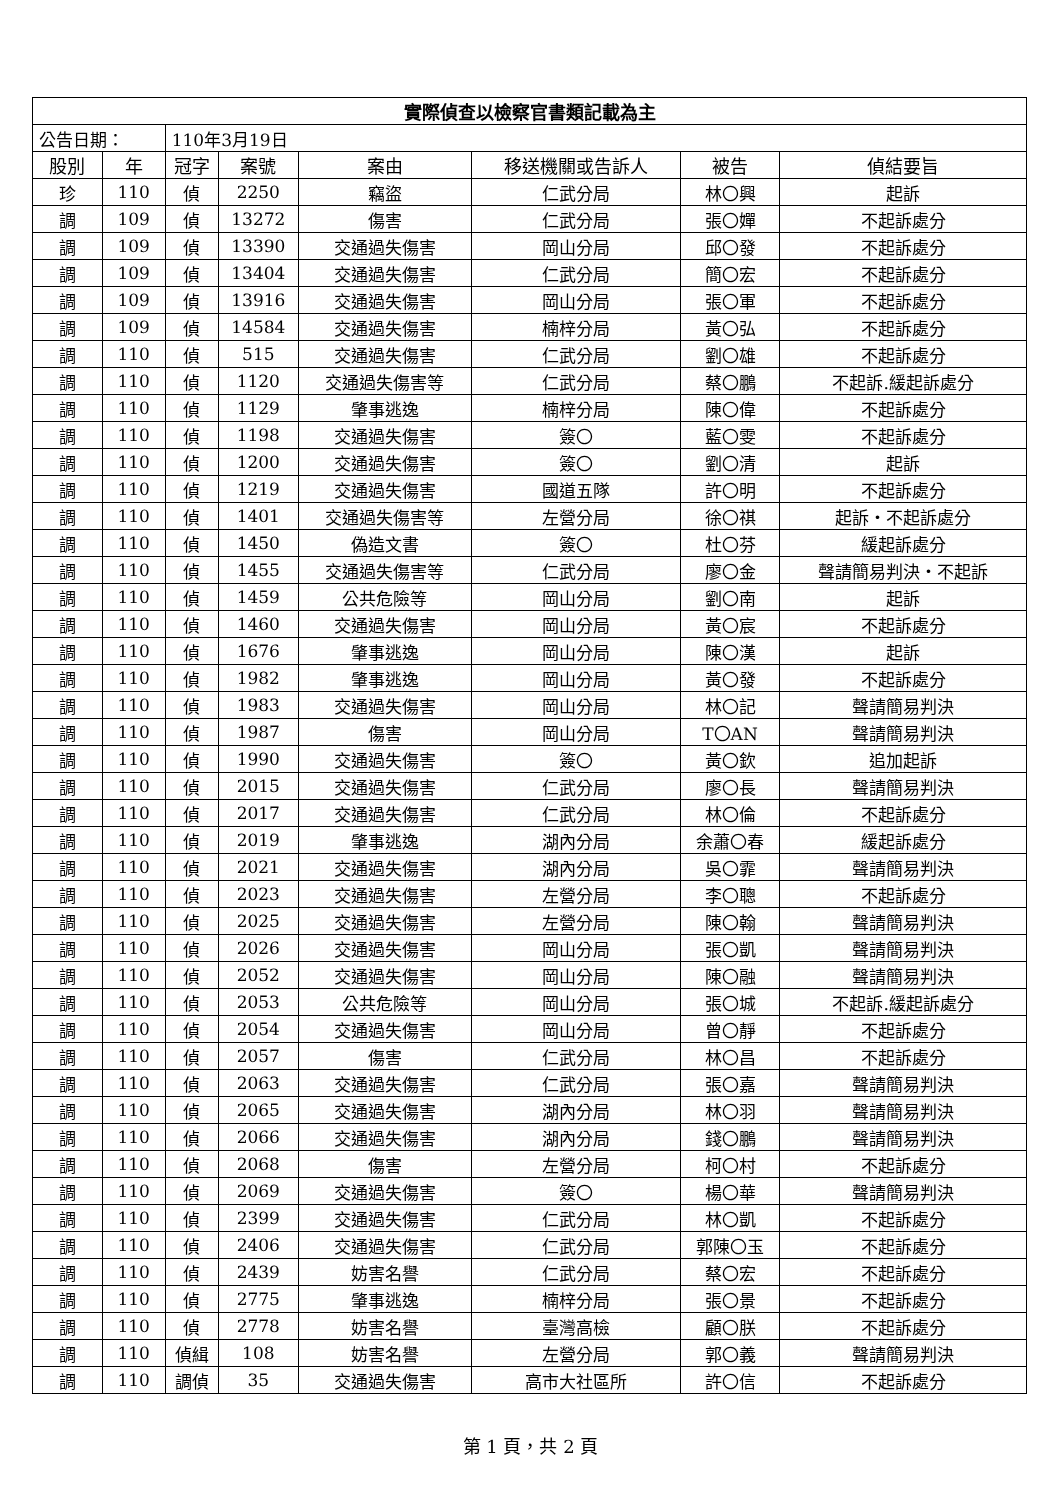| 實際偵查以檢察官書類記載為主 | | | | | | | |
| 公告日期： | | 110年3月19日 | | | | | |
| 股別 | 年 | 冠字 | 案號 | 案由 | 移送機關或告訴人 | 被告 | 偵結要旨 |
| 珍 | 110 | 偵 | 2250 | 竊盜 | 仁武分局 | 林〇興 | 起訴 |
| 調 | 109 | 偵 | 13272 | 傷害 | 仁武分局 | 張〇嬋 | 不起訴處分 |
| 調 | 109 | 偵 | 13390 | 交通過失傷害 | 岡山分局 | 邱〇發 | 不起訴處分 |
| 調 | 109 | 偵 | 13404 | 交通過失傷害 | 仁武分局 | 簡〇宏 | 不起訴處分 |
| 調 | 109 | 偵 | 13916 | 交通過失傷害 | 岡山分局 | 張〇軍 | 不起訴處分 |
| 調 | 109 | 偵 | 14584 | 交通過失傷害 | 楠梓分局 | 黃〇弘 | 不起訴處分 |
| 調 | 110 | 偵 | 515 | 交通過失傷害 | 仁武分局 | 劉〇雄 | 不起訴處分 |
| 調 | 110 | 偵 | 1120 | 交通過失傷害等 | 仁武分局 | 蔡〇鵬 | 不起訴.緩起訴處分 |
| 調 | 110 | 偵 | 1129 | 肇事逃逸 | 楠梓分局 | 陳〇偉 | 不起訴處分 |
| 調 | 110 | 偵 | 1198 | 交通過失傷害 | 簽〇 | 藍〇雯 | 不起訴處分 |
| 調 | 110 | 偵 | 1200 | 交通過失傷害 | 簽〇 | 劉〇清 | 起訴 |
| 調 | 110 | 偵 | 1219 | 交通過失傷害 | 國道五隊 | 許〇明 | 不起訴處分 |
| 調 | 110 | 偵 | 1401 | 交通過失傷害等 | 左營分局 | 徐〇祺 | 起訴・不起訴處分 |
| 調 | 110 | 偵 | 1450 | 偽造文書 | 簽〇 | 杜〇芬 | 緩起訴處分 |
| 調 | 110 | 偵 | 1455 | 交通過失傷害等 | 仁武分局 | 廖〇金 | 聲請簡易判決・不起訴 |
| 調 | 110 | 偵 | 1459 | 公共危險等 | 岡山分局 | 劉〇南 | 起訴 |
| 調 | 110 | 偵 | 1460 | 交通過失傷害 | 岡山分局 | 黃〇宸 | 不起訴處分 |
| 調 | 110 | 偵 | 1676 | 肇事逃逸 | 岡山分局 | 陳〇漢 | 起訴 |
| 調 | 110 | 偵 | 1982 | 肇事逃逸 | 岡山分局 | 黃〇發 | 不起訴處分 |
| 調 | 110 | 偵 | 1983 | 交通過失傷害 | 岡山分局 | 林〇記 | 聲請簡易判決 |
| 調 | 110 | 偵 | 1987 | 傷害 | 岡山分局 | T〇AN | 聲請簡易判決 |
| 調 | 110 | 偵 | 1990 | 交通過失傷害 | 簽〇 | 黃〇欽 | 追加起訴 |
| 調 | 110 | 偵 | 2015 | 交通過失傷害 | 仁武分局 | 廖〇長 | 聲請簡易判決 |
| 調 | 110 | 偵 | 2017 | 交通過失傷害 | 仁武分局 | 林〇倫 | 不起訴處分 |
| 調 | 110 | 偵 | 2019 | 肇事逃逸 | 湖內分局 | 余蕭〇春 | 緩起訴處分 |
| 調 | 110 | 偵 | 2021 | 交通過失傷害 | 湖內分局 | 吳〇霏 | 聲請簡易判決 |
| 調 | 110 | 偵 | 2023 | 交通過失傷害 | 左營分局 | 李〇聰 | 不起訴處分 |
| 調 | 110 | 偵 | 2025 | 交通過失傷害 | 左營分局 | 陳〇翰 | 聲請簡易判決 |
| 調 | 110 | 偵 | 2026 | 交通過失傷害 | 岡山分局 | 張〇凱 | 聲請簡易判決 |
| 調 | 110 | 偵 | 2052 | 交通過失傷害 | 岡山分局 | 陳〇融 | 聲請簡易判決 |
| 調 | 110 | 偵 | 2053 | 公共危險等 | 岡山分局 | 張〇城 | 不起訴.緩起訴處分 |
| 調 | 110 | 偵 | 2054 | 交通過失傷害 | 岡山分局 | 曾〇靜 | 不起訴處分 |
| 調 | 110 | 偵 | 2057 | 傷害 | 仁武分局 | 林〇昌 | 不起訴處分 |
| 調 | 110 | 偵 | 2063 | 交通過失傷害 | 仁武分局 | 張〇嘉 | 聲請簡易判決 |
| 調 | 110 | 偵 | 2065 | 交通過失傷害 | 湖內分局 | 林〇羽 | 聲請簡易判決 |
| 調 | 110 | 偵 | 2066 | 交通過失傷害 | 湖內分局 | 錢〇鵬 | 聲請簡易判決 |
| 調 | 110 | 偵 | 2068 | 傷害 | 左營分局 | 柯〇村 | 不起訴處分 |
| 調 | 110 | 偵 | 2069 | 交通過失傷害 | 簽〇 | 楊〇華 | 聲請簡易判決 |
| 調 | 110 | 偵 | 2399 | 交通過失傷害 | 仁武分局 | 林〇凱 | 不起訴處分 |
| 調 | 110 | 偵 | 2406 | 交通過失傷害 | 仁武分局 | 郭陳〇玉 | 不起訴處分 |
| 調 | 110 | 偵 | 2439 | 妨害名譽 | 仁武分局 | 蔡〇宏 | 不起訴處分 |
| 調 | 110 | 偵 | 2775 | 肇事逃逸 | 楠梓分局 | 張〇景 | 不起訴處分 |
| 調 | 110 | 偵 | 2778 | 妨害名譽 | 臺灣高檢 | 顧〇朕 | 不起訴處分 |
| 調 | 110 | 偵緝 | 108 | 妨害名譽 | 左營分局 | 郭〇義 | 聲請簡易判決 |
| 調 | 110 | 調偵 | 35 | 交通過失傷害 | 高市大社區所 | 許〇信 | 不起訴處分 |
第 1 頁，共 2 頁